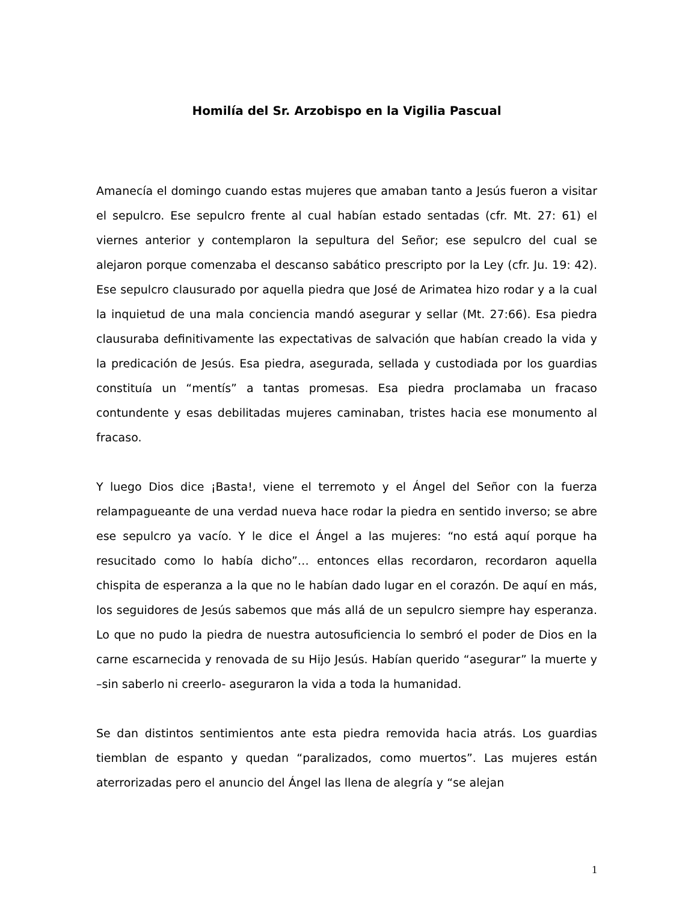Homilía del Sr. Arzobispo en la Vigilia Pascual
Amanecía el domingo cuando estas mujeres que amaban tanto a Jesús fueron a visitar el sepulcro. Ese sepulcro frente al cual habían estado sentadas (cfr. Mt. 27: 61) el viernes anterior y contemplaron la sepultura del Señor; ese sepulcro del cual se alejaron porque comenzaba el descanso sabático prescripto por la Ley (cfr. Ju. 19: 42). Ese sepulcro clausurado por aquella piedra que José de Arimatea hizo rodar y a la cual la inquietud de una mala conciencia mandó asegurar y sellar (Mt. 27:66). Esa piedra clausuraba definitivamente las expectativas de salvación que habían creado la vida y la predicación de Jesús. Esa piedra, asegurada, sellada y custodiada por los guardias constituía un “mentís” a tantas promesas. Esa piedra proclamaba un fracaso contundente y esas debilitadas mujeres caminaban, tristes hacia ese monumento al fracaso.
Y luego Dios dice ¡Basta!, viene el terremoto y el Ángel del Señor con la fuerza relampagueante de una verdad nueva hace rodar la piedra en sentido inverso; se abre ese sepulcro ya vacío. Y le dice el Ángel a las mujeres: “no está aquí porque ha resucitado como lo había dicho”… entonces ellas recordaron, recordaron aquella chispita de esperanza a la que no le habían dado lugar en el corazón. De aquí en más, los seguidores de Jesús sabemos que más allá de un sepulcro siempre hay esperanza. Lo que no pudo la piedra de nuestra autosuficiencia lo sembró el poder de Dios en la carne escarnecida y renovada de su Hijo Jesús. Habían querido “asegurar” la muerte y –sin saberlo ni creerlo- aseguraron la vida a toda la humanidad.
Se dan distintos sentimientos ante esta piedra removida hacia atrás. Los guardias tiemblan de espanto y quedan “paralizados, como muertos”. Las mujeres están aterrorizadas pero el anuncio del Ángel las llena de alegría y “se alejan
1